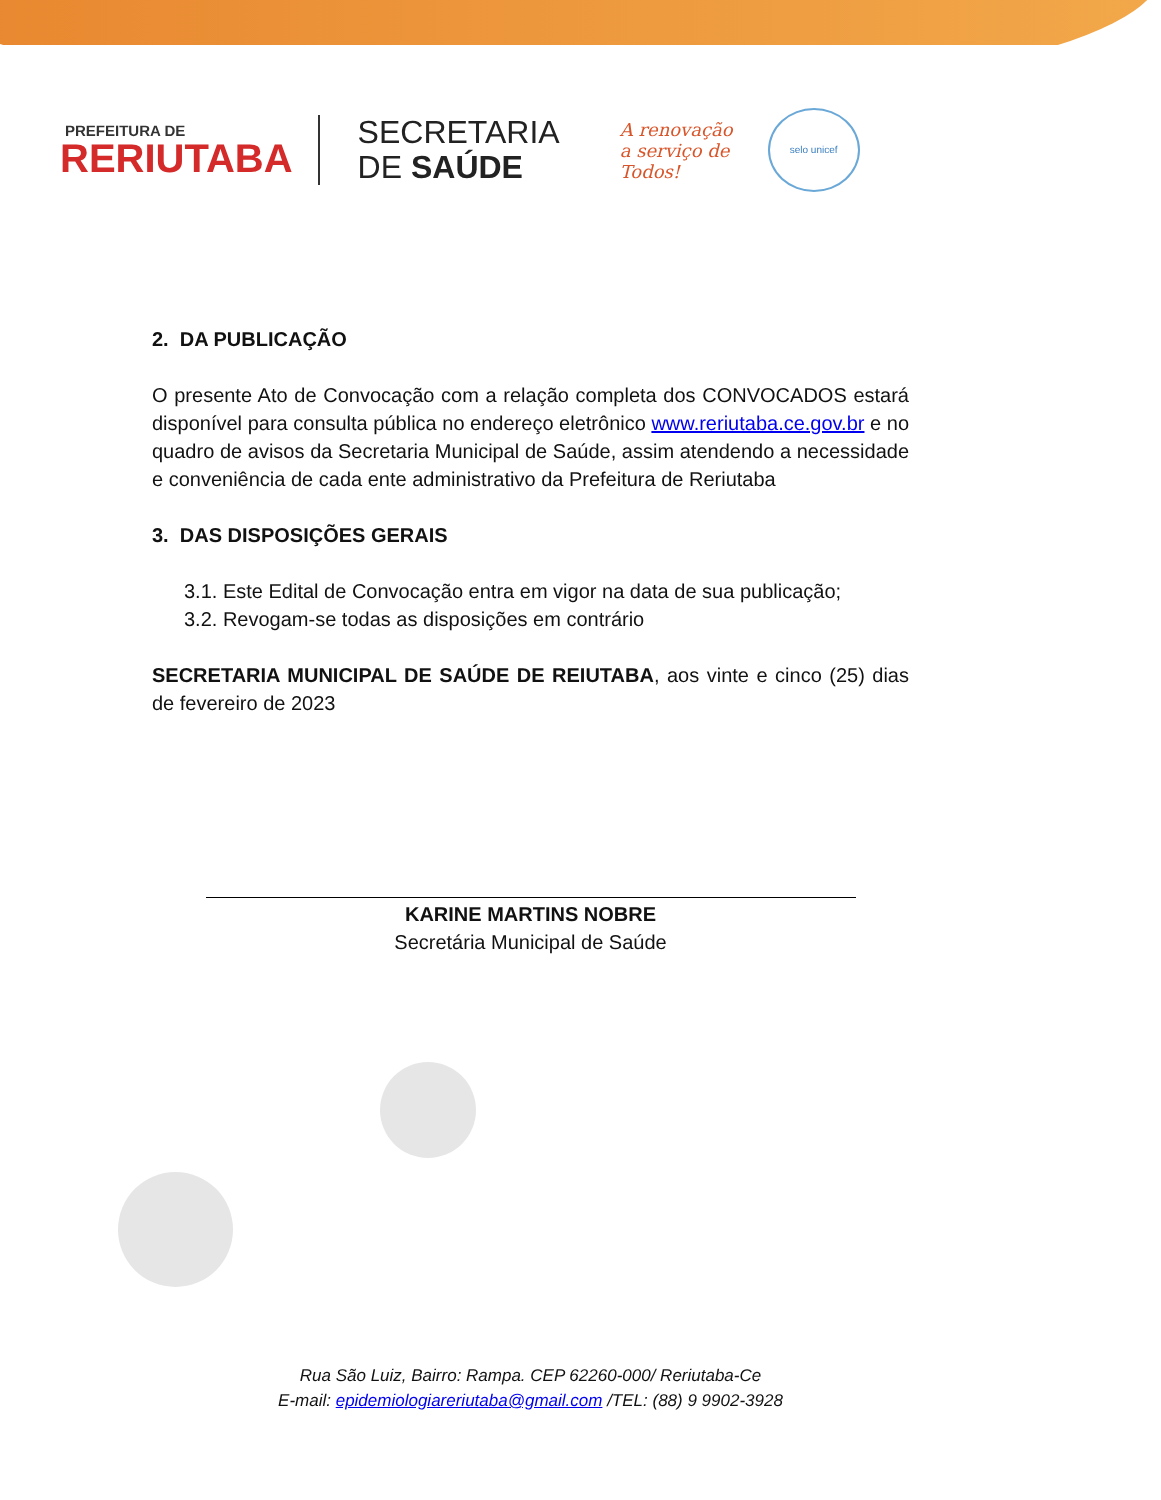PREFEITURA DE
RERIUTABA
SECRETARIA
DE SAÚDE
A renovação
a serviço de
Todos!
selo unicef
2. DA PUBLICAÇÃO
O presente Ato de Convocação com a relação completa dos CONVOCADOS estará disponível para consulta pública no endereço eletrônico www.reriutaba.ce.gov.br e no quadro de avisos da Secretaria Municipal de Saúde, assim atendendo a necessidade e conveniência de cada ente administrativo da Prefeitura de Reriutaba
3. DAS DISPOSIÇÕES GERAIS
3.1. Este Edital de Convocação entra em vigor na data de sua publicação;
3.2. Revogam-se todas as disposições em contrário
SECRETARIA MUNICIPAL DE SAÚDE DE REIUTABA, aos vinte e cinco (25) dias de fevereiro de 2023
KARINE MARTINS NOBRE
Secretária Municipal de Saúde
Rua São Luiz, Bairro: Rampa. CEP 62260-000/ Reriutaba-Ce
E-mail: epidemiologiareriutaba@gmail.com /TEL: (88) 9 9902-3928